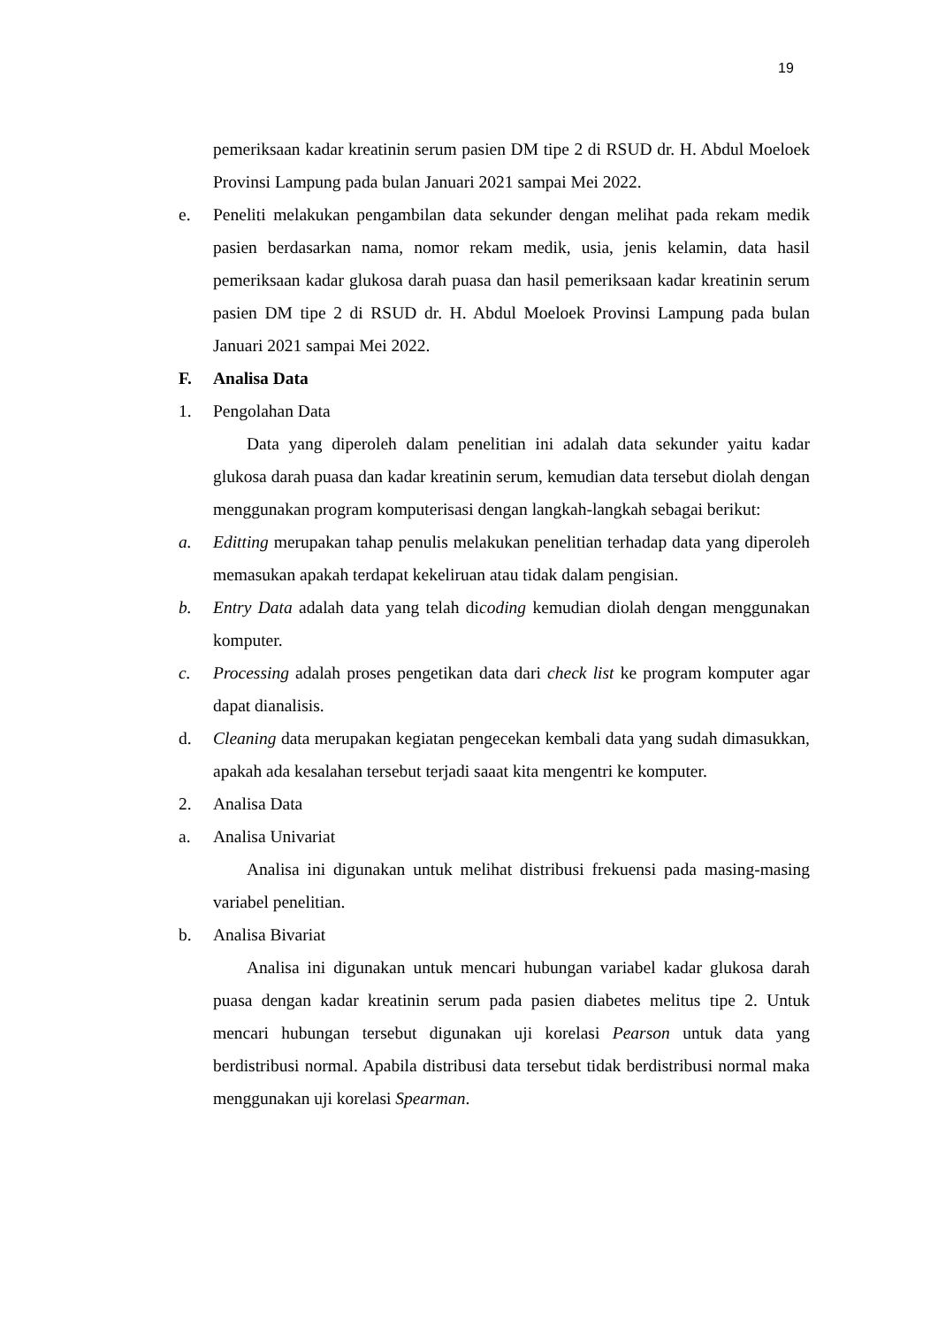19
pemeriksaan kadar kreatinin serum pasien DM tipe 2 di RSUD dr. H. Abdul Moeloek Provinsi Lampung pada bulan Januari 2021 sampai Mei 2022.
e. Peneliti melakukan pengambilan data sekunder dengan melihat pada rekam medik pasien berdasarkan nama, nomor rekam medik, usia, jenis kelamin, data hasil pemeriksaan kadar glukosa darah puasa dan hasil pemeriksaan kadar kreatinin serum pasien DM tipe 2 di RSUD dr. H. Abdul Moeloek Provinsi Lampung pada bulan Januari 2021 sampai Mei 2022.
F. Analisa Data
1. Pengolahan Data
Data yang diperoleh dalam penelitian ini adalah data sekunder yaitu kadar glukosa darah puasa dan kadar kreatinin serum, kemudian data tersebut diolah dengan menggunakan program komputerisasi dengan langkah-langkah sebagai berikut:
a. Editting merupakan tahap penulis melakukan penelitian terhadap data yang diperoleh memasukan apakah terdapat kekeliruan atau tidak dalam pengisian.
b. Entry Data adalah data yang telah dicoding kemudian diolah dengan menggunakan komputer.
c. Processing adalah proses pengetikan data dari check list ke program komputer agar dapat dianalisis.
d. Cleaning data merupakan kegiatan pengecekan kembali data yang sudah dimasukkan, apakah ada kesalahan tersebut terjadi saaat kita mengentri ke komputer.
2. Analisa Data
a. Analisa Univariat
Analisa ini digunakan untuk melihat distribusi frekuensi pada masing-masing variabel penelitian.
b. Analisa Bivariat
Analisa ini digunakan untuk mencari hubungan variabel kadar glukosa darah puasa dengan kadar kreatinin serum pada pasien diabetes melitus tipe 2. Untuk mencari hubungan tersebut digunakan uji korelasi Pearson untuk data yang berdistribusi normal. Apabila distribusi data tersebut tidak berdistribusi normal maka menggunakan uji korelasi Spearman.